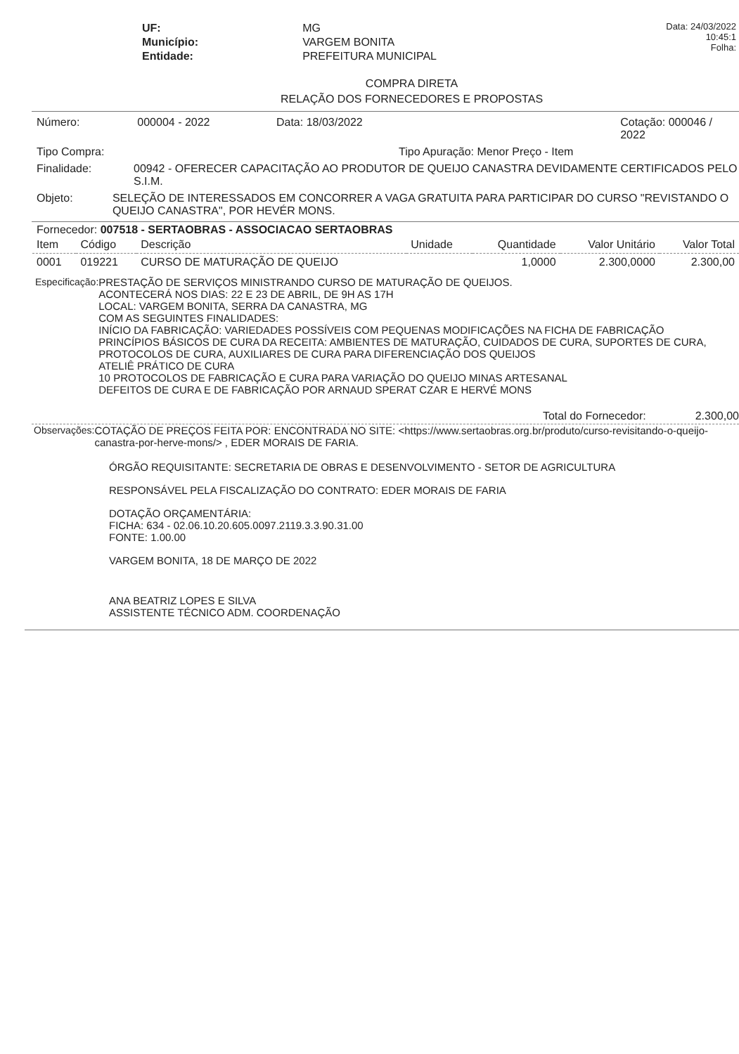| UF: | MG |
| Município: | VARGEM BONITA |
| Entidade: | PREFEITURA MUNICIPAL |
Data: 24/03/2022 10:45:1
Folha:
COMPRA DIRETA
RELAÇÃO DOS FORNECEDORES E PROPOSTAS
Número: 000004 - 2022 Data: 18/03/2022 Cotação: 000046 / 2022
Tipo Compra: Tipo Apuração: Menor Preço - Item
Finalidade: 00942 - OFERECER CAPACITAÇÃO AO PRODUTOR DE QUEIJO CANASTRA DEVIDAMENTE CERTIFICADOS PELO S.I.M.
Objeto: SELEÇÃO DE INTERESSADOS EM CONCORRER A VAGA GRATUITA PARA PARTICIPAR DO CURSO "REVISTANDO O QUEIJO CANASTRA", POR HEVÉR MONS.
Fornecedor: 007518 - SERTAOBRAS - ASSOCIACAO SERTAOBRAS
| Item | Código | Descrição | Unidade | Quantidade | Valor Unitário | Valor Total |
| --- | --- | --- | --- | --- | --- | --- |
| 0001 | 019221 | CURSO DE MATURAÇÃO DE QUEIJO | | 1,0000 | 2.300,0000 | 2.300,00 |
Especificação: PRESTAÇÃO DE SERVIÇOS MINISTRANDO CURSO DE MATURAÇÃO DE QUEIJOS.
ACONTECERÁ NOS DIAS: 22 E 23 DE ABRIL, DE 9H AS 17H
LOCAL: VARGEM BONITA, SERRA DA CANASTRA, MG
COM AS SEGUINTES FINALIDADES:
INÍCIO DA FABRICAÇÃO: VARIEDADES POSSÍVEIS COM PEQUENAS MODIFICAÇÕES NA FICHA DE FABRICAÇÃO
PRINCÍPIOS BÁSICOS DE CURA DA RECEITA: AMBIENTES DE MATURAÇÃO, CUIDADOS DE CURA, SUPORTES DE CURA, PROTOCOLOS DE CURA, AUXILIARES DE CURA PARA DIFERENCIAÇÃO DOS QUEIJOS
ATELIÊ PRÁTICO DE CURA
10 PROTOCOLOS DE FABRICAÇÃO E CURA PARA VARIAÇÃO DO QUEIJO MINAS ARTESANAL
DEFEITOS DE CURA E DE FABRICAÇÃO POR ARNAUD SPERAT CZAR E HERVÉ MONS
Total do Fornecedor: 2.300,00
Observações: COTAÇÃO DE PREÇOS FEITA POR: ENCONTRADA NO SITE: <https://www.sertaobras.org.br/produto/curso-revisitando-o-queijo-canastra-por-herve-mons/> , EDER MORAIS DE FARIA.
ÓRGÃO REQUISITANTE: SECRETARIA DE OBRAS E DESENVOLVIMENTO - SETOR DE AGRICULTURA
RESPONSÁVEL PELA FISCALIZAÇÃO DO CONTRATO: EDER MORAIS DE FARIA
DOTAÇÃO ORÇAMENTÁRIA:
FICHA: 634 - 02.06.10.20.605.0097.2119.3.3.90.31.00
FONTE: 1.00.00
VARGEM BONITA, 18 DE MARÇO DE 2022
ANA BEATRIZ LOPES E SILVA
ASSISTENTE TÉCNICO ADM. COORDENAÇÃO